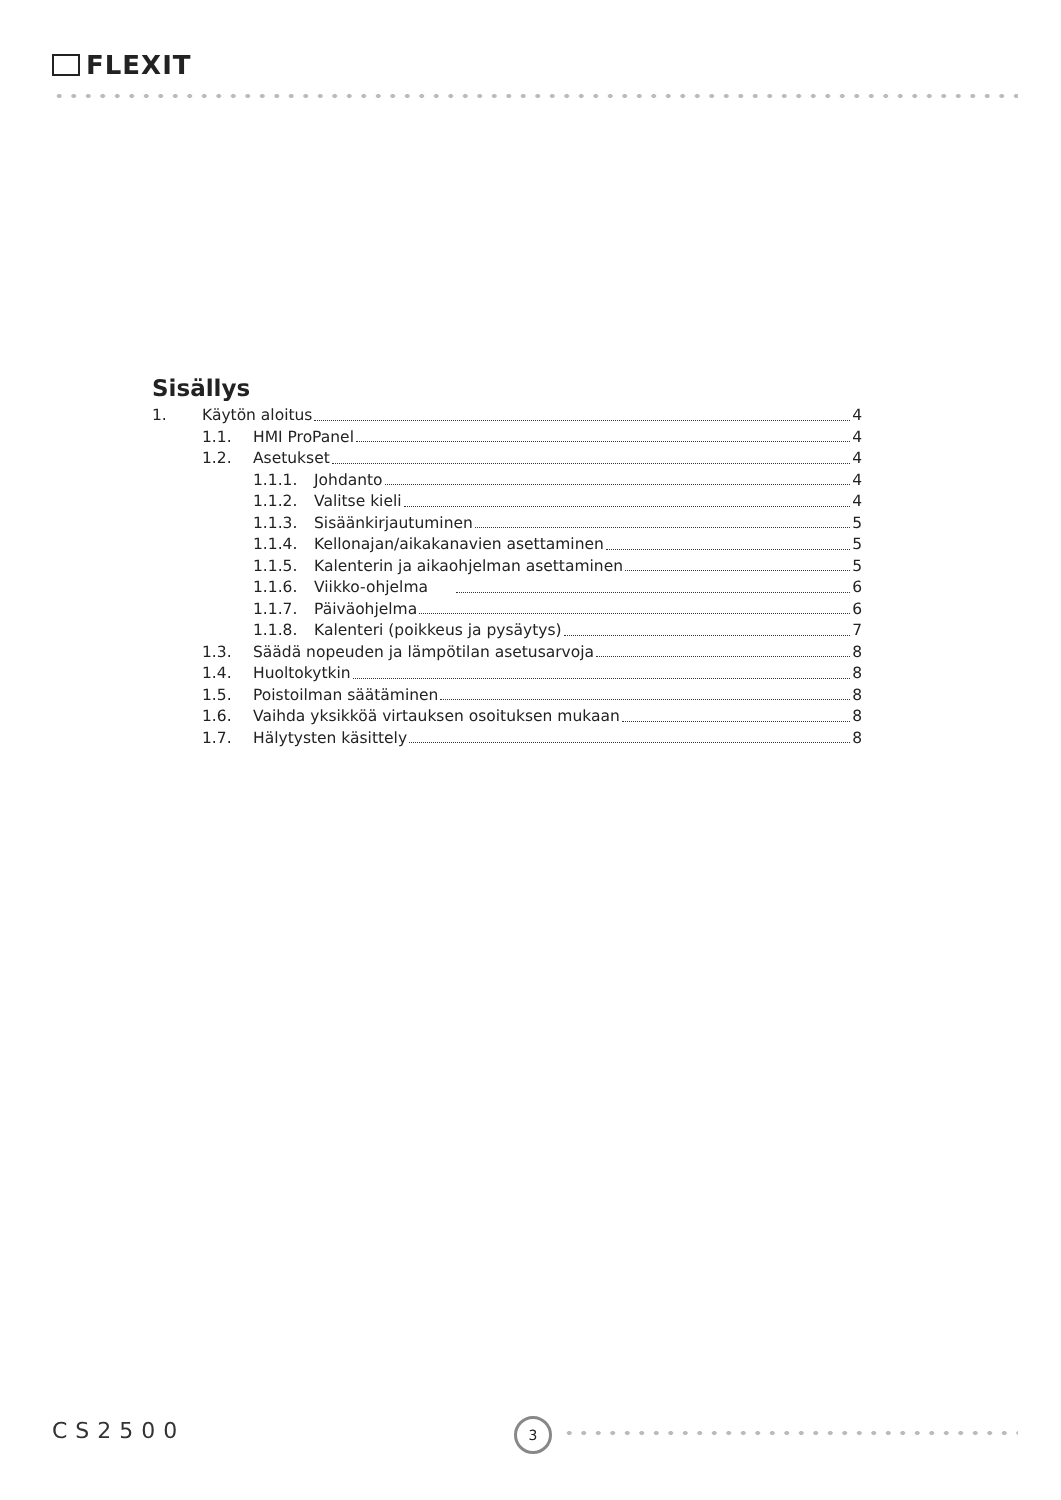FLEXIT
Sisällys
1. Käytön aloitus 4
1.1. HMI ProPanel 4
1.2. Asetukset 4
1.1.1. Johdanto 4
1.1.2. Valitse kieli 4
1.1.3. Sisäänkirjautuminen 5
1.1.4. Kellonajan/aikakanavien asettaminen 5
1.1.5. Kalenterin ja aikaohjelman asettaminen 5
1.1.6. Viikko-ohjelma 6
1.1.7. Päiväohjelma 6
1.1.8. Kalenteri (poikkeus ja pysäytys) 7
1.3. Säädä nopeuden ja lämpötilan asetusarvoja 8
1.4. Huoltokytkin 8
1.5. Poistoilman säätäminen 8
1.6. Vaihda yksikköä virtauksen osoituksen mukaan 8
1.7. Hälytysten käsittely 8
CS2500 3